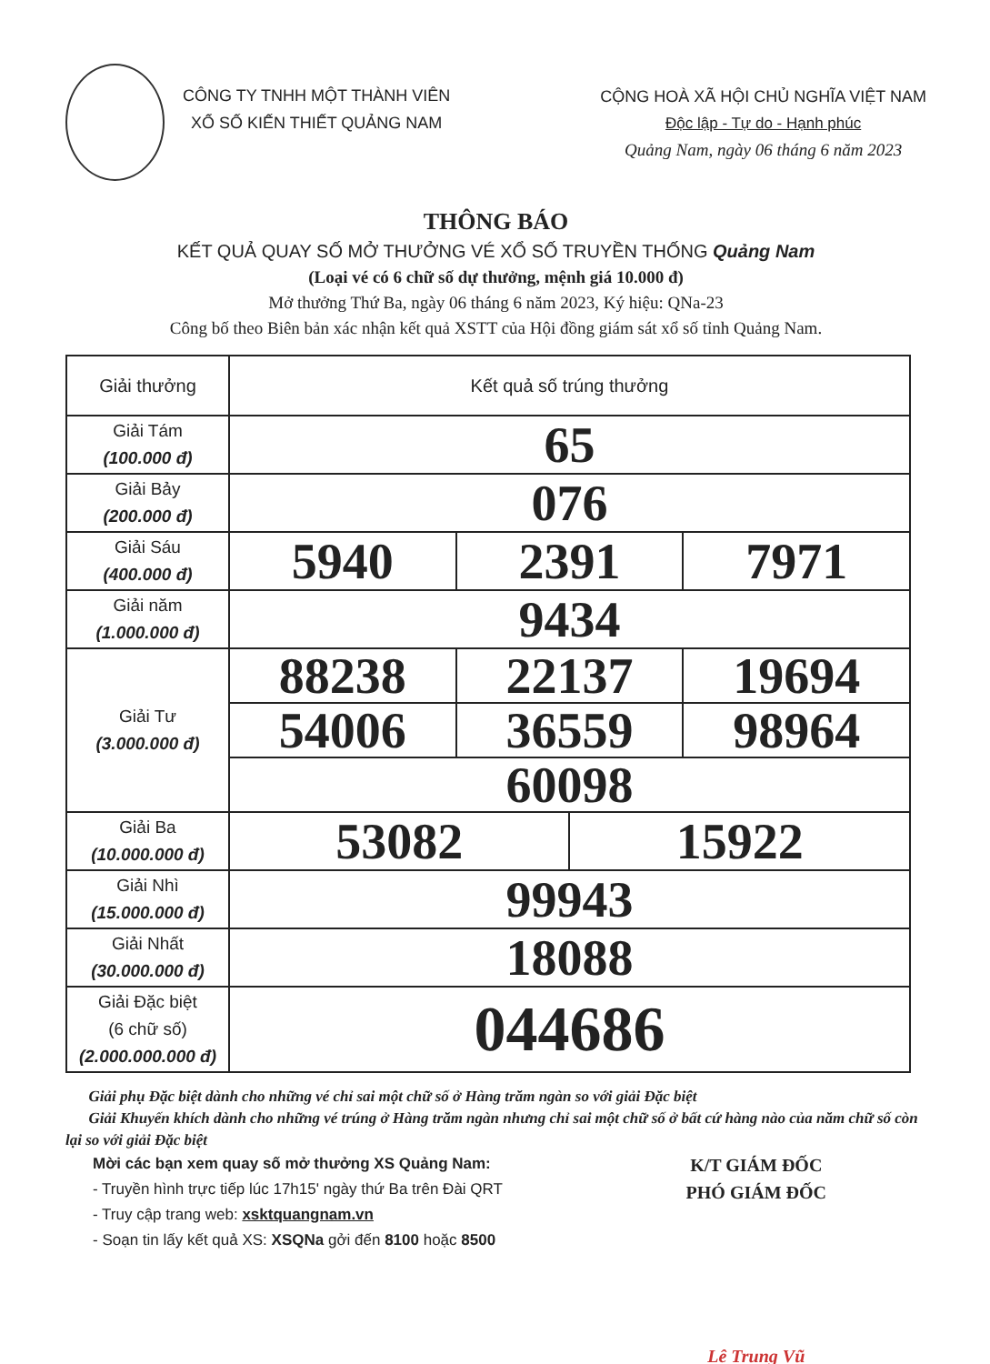CÔNG TY TNHH MỘT THÀNH VIÊN
XỔ SỐ KIẾN THIẾT QUẢNG NAM
CỘNG HOÀ XÃ HỘI CHỦ NGHĨA VIỆT NAM
Độc lập - Tự do - Hạnh phúc
Quảng Nam, ngày 06 tháng 6 năm 2023
THÔNG BÁO
KẾT QUẢ QUAY SỐ MỞ THƯỞNG VÉ XỔ SỐ TRUYỀN THỐNG Quảng Nam
(Loại vé có 6 chữ số dự thưởng, mệnh giá 10.000 đ)
Mở thưởng Thứ Ba, ngày 06 tháng 6 năm 2023, Ký hiệu: QNa-23
Công bố theo Biên bản xác nhận kết quả XSTT của Hội đồng giám sát xổ số tỉnh Quảng Nam.
| Giải thưởng | Kết quả số trúng thưởng | | | |
| --- | --- | --- | --- | --- |
| Giải Tám (100.000 đ) | 65 | | | |
| Giải Bảy (200.000 đ) | 076 | | | |
| Giải Sáu (400.000 đ) | 5940 | 2391 | | 7971 |
| Giải năm (1.000.000 đ) | 9434 | | | |
| Giải Tư (3.000.000 đ) | 88238 | 22137 | | 19694 |
| | 54006 | 36559 | | 98964 |
| | 60098 | | | |
| Giải Ba (10.000.000 đ) | 53082 | | 15922 | |
| Giải Nhì (15.000.000 đ) | 99943 | | | |
| Giải Nhất (30.000.000 đ) | 18088 | | | |
| Giải Đặc biệt (6 chữ số) (2.000.000.000 đ) | 044686 | | | |
Giải phụ Đặc biệt dành cho những vé chỉ sai một chữ số ở Hàng trăm ngàn so với giải Đặc biệt
Giải Khuyến khích dành cho những vé trúng ở Hàng trăm ngàn nhưng chỉ sai một chữ số ở bất cứ hàng nào của năm chữ số còn lại so với giải Đặc biệt
Mời các bạn xem quay số mở thưởng XS Quảng Nam:
- Truyền hình trực tiếp lúc 17h15' ngày thứ Ba trên Đài QRT
- Truy cập trang web: xsktquangnam.vn
- Soạn tin lấy kết quả XS: XSQNa gởi đến 8100 hoặc 8500
K/T GIÁM ĐỐC
PHÓ GIÁM ĐỐC
Lê Trung Vũ